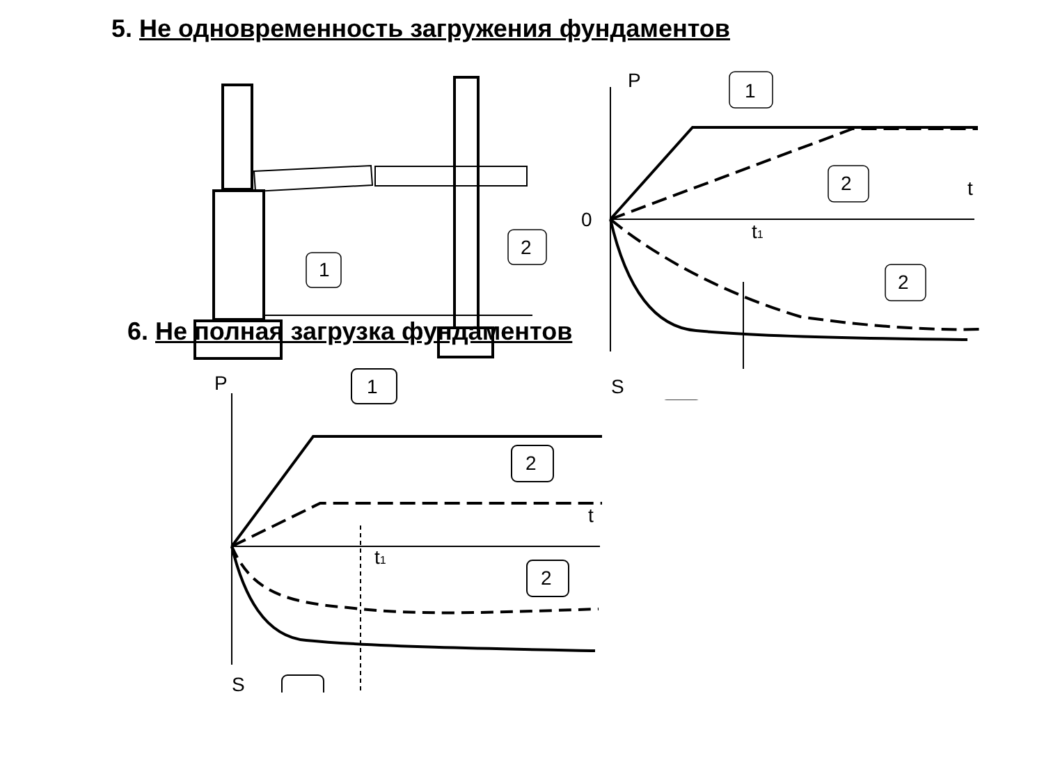5. Не одновременность загружения фундаментов
P
t
0
t1
S
1
2
1
2
2
6. Не полная загрузка фундаментов
P
t
t1
S
1
2
2